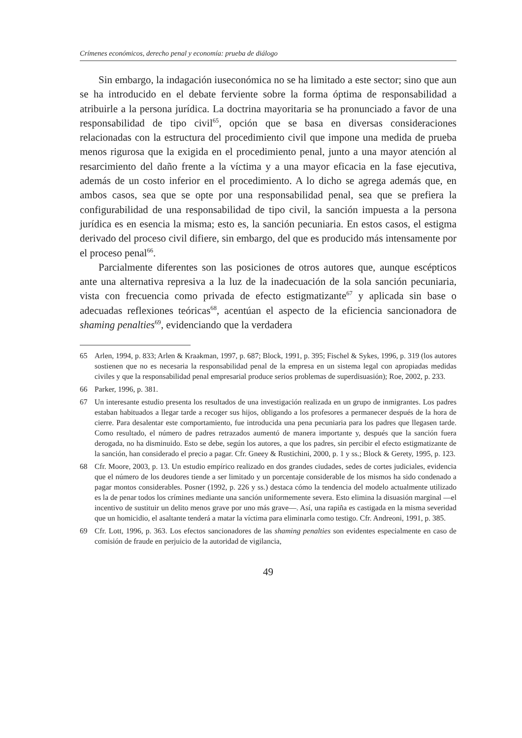Crímenes económicos, derecho penal y economía: prueba de diálogo
Sin embargo, la indagación iuseconómica no se ha limitado a este sector; sino que aun se ha introducido en el debate ferviente sobre la forma óptima de responsabilidad a atribuirle a la persona jurídica. La doctrina mayoritaria se ha pronunciado a favor de una responsabilidad de tipo civil<sup>65</sup>, opción que se basa en diversas consideraciones relacionadas con la estructura del procedimiento civil que impone una medida de prueba menos rigurosa que la exigida en el procedimiento penal, junto a una mayor atención al resarcimiento del daño frente a la víctima y a una mayor eficacia en la fase ejecutiva, además de un costo inferior en el procedimiento. A lo dicho se agrega además que, en ambos casos, sea que se opte por una responsabilidad penal, sea que se prefiera la configurabilidad de una responsabilidad de tipo civil, la sanción impuesta a la persona jurídica es en esencia la misma; esto es, la sanción pecuniaria. En estos casos, el estigma derivado del proceso civil difiere, sin embargo, del que es producido más intensamente por el proceso penal<sup>66</sup>.
Parcialmente diferentes son las posiciones de otros autores que, aunque escépticos ante una alternativa represiva a la luz de la inadecuación de la sola sanción pecuniaria, vista con frecuencia como privada de efecto estigmatizante<sup>67</sup> y aplicada sin base o adecuadas reflexiones teóricas<sup>68</sup>, acentúan el aspecto de la eficiencia sancionadora de shaming penalties<sup>69</sup>, evidenciando que la verdadera
65 Arlen, 1994, p. 833; Arlen & Kraakman, 1997, p. 687; Block, 1991, p. 395; Fischel & Sykes, 1996, p. 319 (los autores sostienen que no es necesaria la responsabilidad penal de la empresa en un sistema legal con apropiadas medidas civiles y que la responsabilidad penal empresarial produce serios problemas de superdisuasión); Roe, 2002, p. 233.
66 Parker, 1996, p. 381.
67 Un interesante estudio presenta los resultados de una investigación realizada en un grupo de inmigrantes. Los padres estaban habituados a llegar tarde a recoger sus hijos, obligando a los profesores a permanecer después de la hora de cierre. Para desalentar este comportamiento, fue introducida una pena pecuniaria para los padres que llegasen tarde. Como resultado, el número de padres retrazados aumentó de manera importante y, después que la sanción fuera derogada, no ha disminuido. Esto se debe, según los autores, a que los padres, sin percibir el efecto estigmatizante de la sanción, han considerado el precio a pagar. Cfr. Gneey & Rustichini, 2000, p. 1 y ss.; Block & Gerety, 1995, p. 123.
68 Cfr. Moore, 2003, p. 13. Un estudio empírico realizado en dos grandes ciudades, sedes de cortes judiciales, evidencia que el número de los deudores tiende a ser limitado y un porcentaje considerable de los mismos ha sido condenado a pagar montos considerables. Posner (1992, p. 226 y ss.) destaca cómo la tendencia del modelo actualmente utilizado es la de penar todos los crímines mediante una sanción uniformemente severa. Esto elimina la disuasión marginal —el incentivo de sustituir un delito menos grave por uno más grave—. Así, una rapiña es castigada en la misma severidad que un homicidio, el asaltante tenderá a matar la víctima para eliminarla como testigo. Cfr. Andreoni, 1991, p. 385.
69 Cfr. Lott, 1996, p. 363. Los efectos sancionadores de las shaming penalties son evidentes especialmente en caso de comisión de fraude en perjuicio de la autoridad de vigilancia,
49